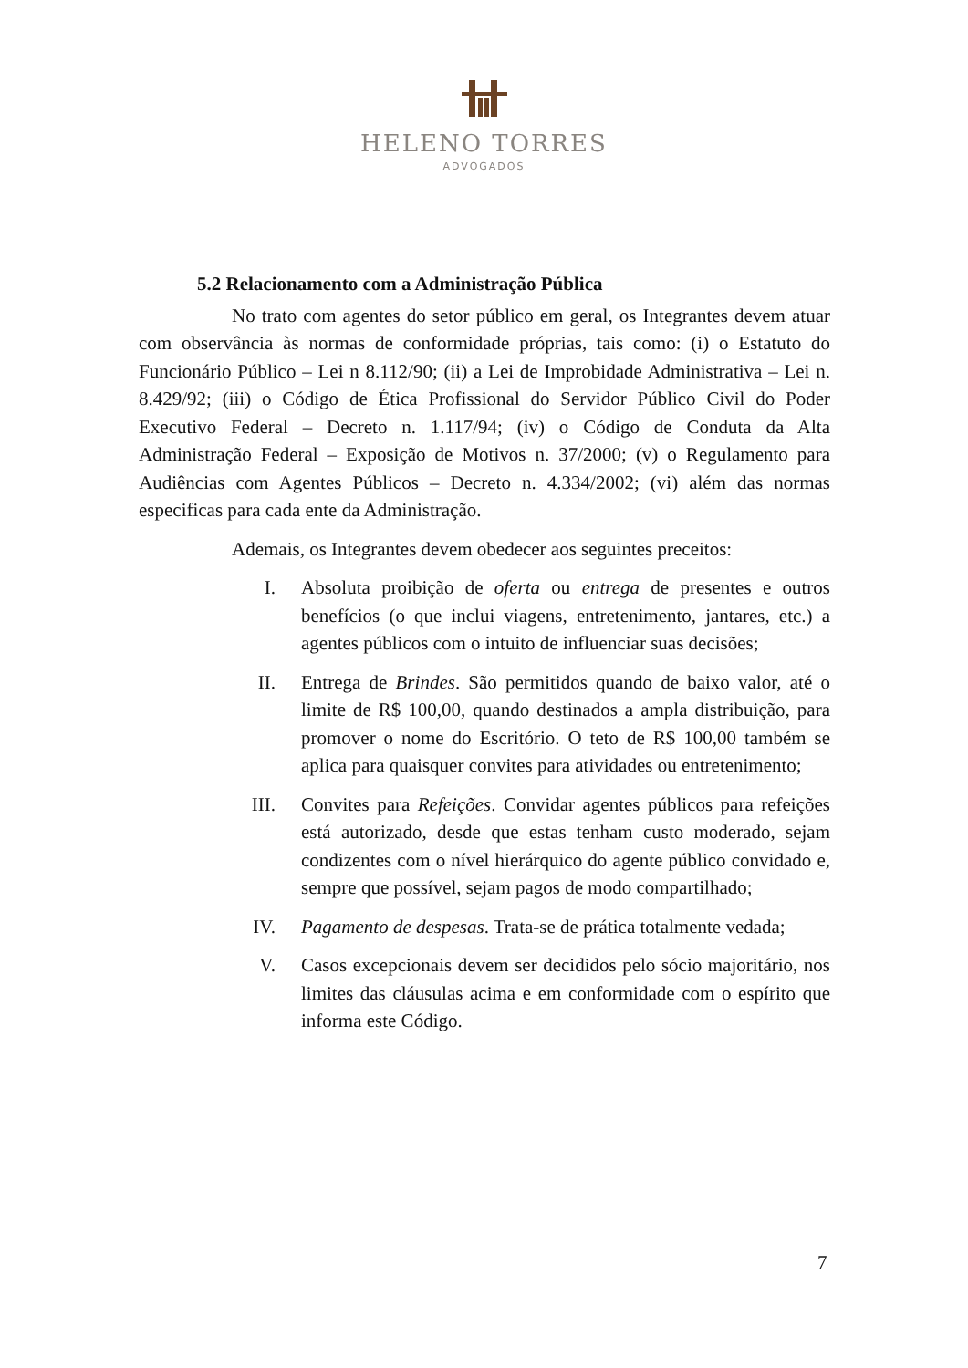HELENO TORRES
ADVOGADOS
5.2 Relacionamento com a Administração Pública
No trato com agentes do setor público em geral, os Integrantes devem atuar com observância às normas de conformidade próprias, tais como: (i) o Estatuto do Funcionário Público – Lei n 8.112/90; (ii) a Lei de Improbidade Administrativa – Lei n. 8.429/92; (iii) o Código de Ética Profissional do Servidor Público Civil do Poder Executivo Federal – Decreto n. 1.117/94; (iv) o Código de Conduta da Alta Administração Federal – Exposição de Motivos n. 37/2000; (v) o Regulamento para Audiências com Agentes Públicos – Decreto n. 4.334/2002; (vi) além das normas especificas para cada ente da Administração.
Ademais, os Integrantes devem obedecer aos seguintes preceitos:
I. Absoluta proibição de oferta ou entrega de presentes e outros benefícios (o que inclui viagens, entretenimento, jantares, etc.) a agentes públicos com o intuito de influenciar suas decisões;
II. Entrega de Brindes. São permitidos quando de baixo valor, até o limite de R$ 100,00, quando destinados a ampla distribuição, para promover o nome do Escritório. O teto de R$ 100,00 também se aplica para quaisquer convites para atividades ou entretenimento;
III. Convites para Refeições. Convidar agentes públicos para refeições está autorizado, desde que estas tenham custo moderado, sejam condizentes com o nível hierárquico do agente público convidado e, sempre que possível, sejam pagos de modo compartilhado;
IV. Pagamento de despesas. Trata-se de prática totalmente vedada;
V. Casos excepcionais devem ser decididos pelo sócio majoritário, nos limites das cláusulas acima e em conformidade com o espírito que informa este Código.
7